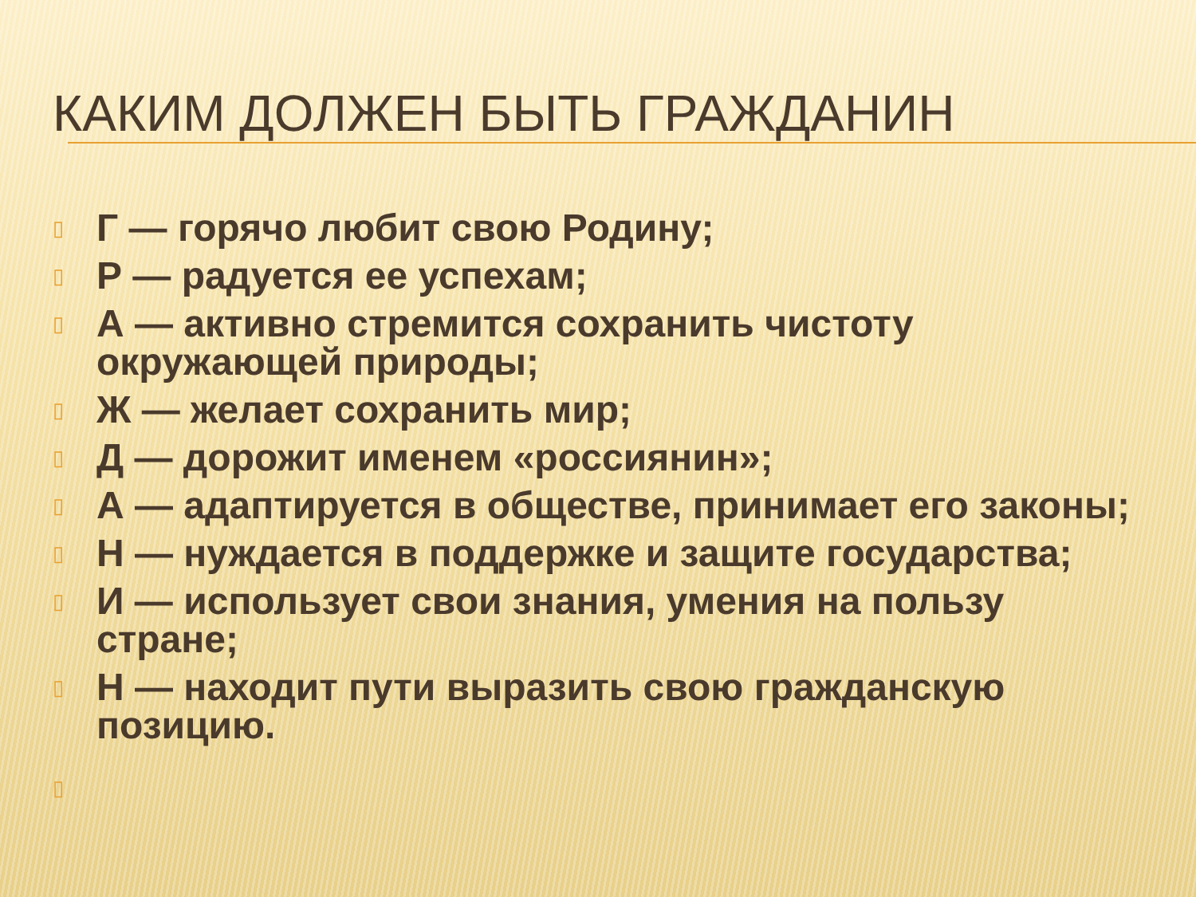КАКИМ ДОЛЖЕН БЫТЬ ГРАЖДАНИН
▯ Г — горячо любит свою Родину;
▯ Р — радуется ее успехам;
▯ А — активно стремится сохранить чистоту окружающей природы;
▯ Ж — желает сохранить мир;
▯ Д — дорожит именем «россиянин»;
▯ А — адаптируется в обществе, принимает его законы;
▯ Н — нуждается в поддержке и защите государства;
▯ И — использует свои знания, умения на пользу стране;
▯ Н — находит пути выразить свою гражданскую позицию.
▯